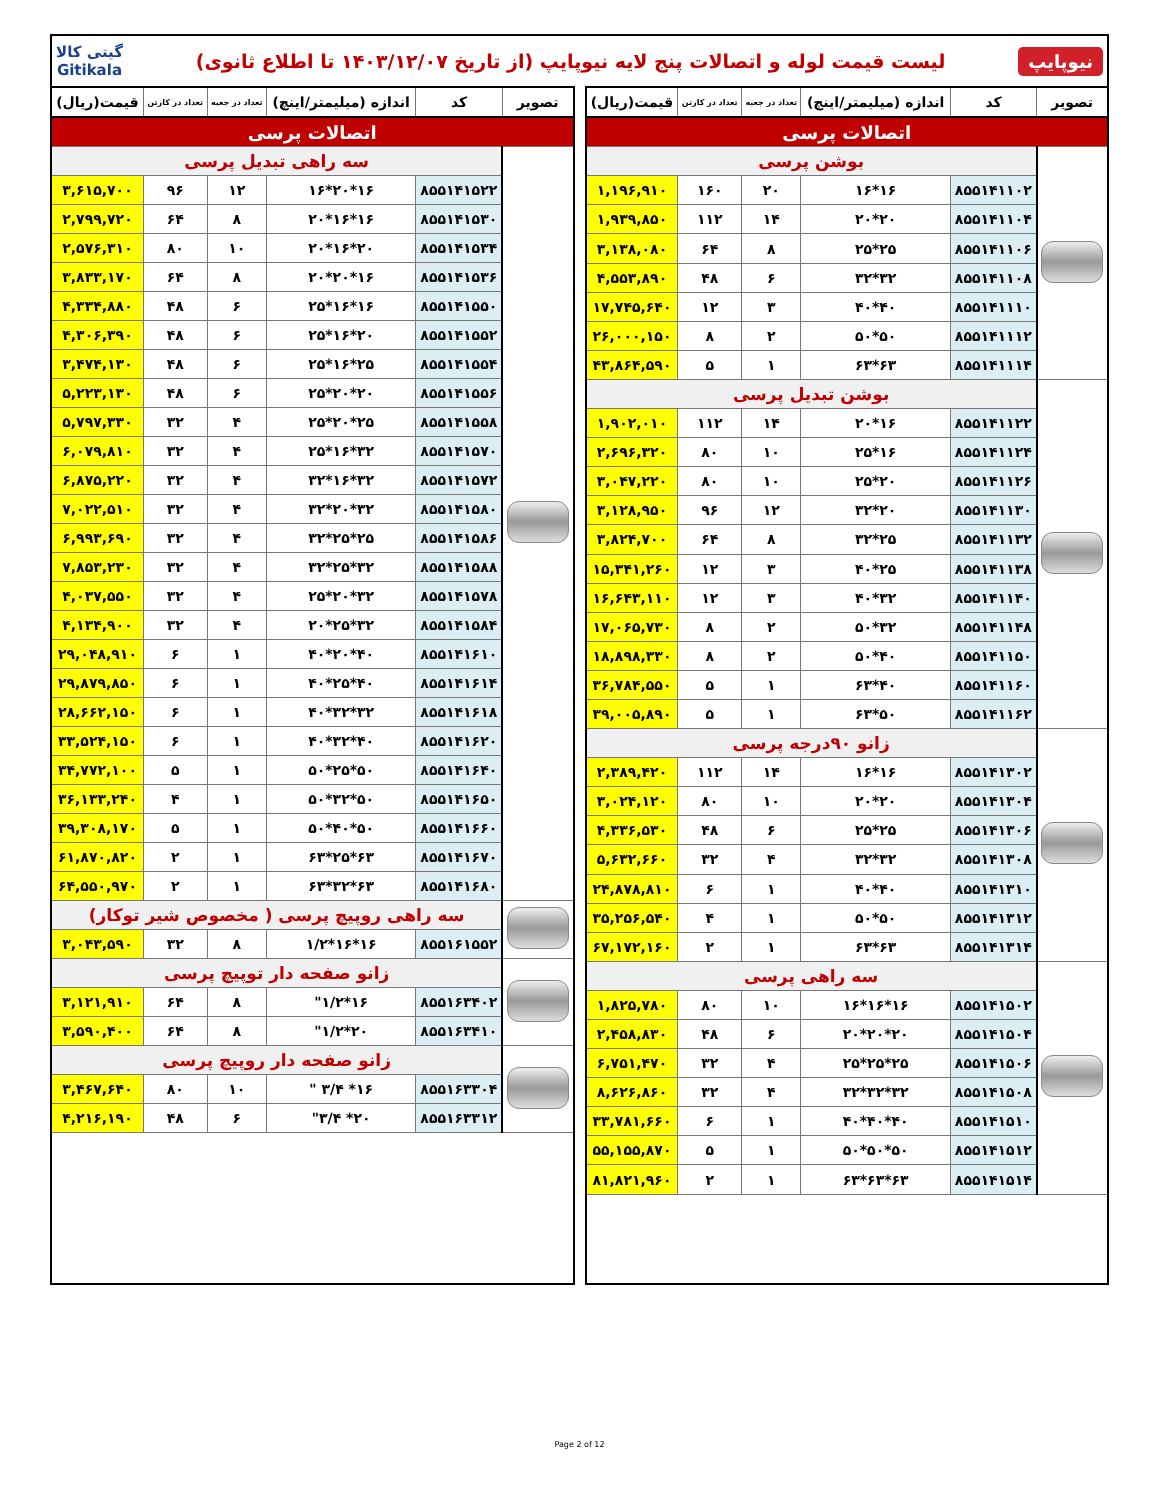نیوپایپ لیست قیمت لوله و اتصالات پنج لایه نیوپایپ (از تاریخ ۱۴۰۳/۱۲/۰۷ تا اطلاع ثانوی) گیتی کالا
Gitikala
| تصویر | کد | اندازه (میلیمتر/اینچ) | تعداد در جعبه | تعداد در کارتن | قیمت(ریال) |
| --- | --- | --- | --- | --- | --- |
| اتصالات پرسی | | | | | |
| | بوشن پرسی | | | | |
| | ۸۵۵۱۴۱۱۰۲ | ۱۶*۱۶ | ۲۰ | ۱۶۰ | ۱,۱۹۶,۹۱۰ |
| | ۸۵۵۱۴۱۱۰۴ | ۲۰*۲۰ | ۱۴ | ۱۱۲ | ۱,۹۳۹,۸۵۰ |
| | ۸۵۵۱۴۱۱۰۶ | ۲۵*۲۵ | ۸ | ۶۴ | ۳,۱۳۸,۰۸۰ |
| | ۸۵۵۱۴۱۱۰۸ | ۳۲*۳۲ | ۶ | ۴۸ | ۴,۵۵۳,۸۹۰ |
| | ۸۵۵۱۴۱۱۱۰ | ۴۰*۴۰ | ۳ | ۱۲ | ۱۷,۷۴۵,۶۴۰ |
| | ۸۵۵۱۴۱۱۱۲ | ۵۰*۵۰ | ۲ | ۸ | ۲۶,۰۰۰,۱۵۰ |
| | ۸۵۵۱۴۱۱۱۴ | ۶۳*۶۳ | ۱ | ۵ | ۴۳,۸۶۴,۵۹۰ |
| | بوشن تبدیل پرسی | | | | |
| | ۸۵۵۱۴۱۱۲۲ | ۱۶*۲۰ | ۱۴ | ۱۱۲ | ۱,۹۰۲,۰۱۰ |
| | ۸۵۵۱۴۱۱۲۴ | ۱۶*۲۵ | ۱۰ | ۸۰ | ۲,۶۹۶,۳۲۰ |
| | ۸۵۵۱۴۱۱۲۶ | ۲۰*۲۵ | ۱۰ | ۸۰ | ۳,۰۴۷,۲۲۰ |
| | ۸۵۵۱۴۱۱۳۰ | ۲۰*۳۲ | ۱۲ | ۹۶ | ۳,۱۲۸,۹۵۰ |
| | ۸۵۵۱۴۱۱۳۲ | ۲۵*۳۲ | ۸ | ۶۴ | ۳,۸۲۴,۷۰۰ |
| | ۸۵۵۱۴۱۱۳۸ | ۲۵*۴۰ | ۳ | ۱۲ | ۱۵,۳۴۱,۲۶۰ |
| | ۸۵۵۱۴۱۱۴۰ | ۳۲*۴۰ | ۳ | ۱۲ | ۱۶,۶۴۳,۱۱۰ |
| | ۸۵۵۱۴۱۱۴۸ | ۳۲*۵۰ | ۲ | ۸ | ۱۷,۰۶۵,۷۳۰ |
| | ۸۵۵۱۴۱۱۵۰ | ۴۰*۵۰ | ۲ | ۸ | ۱۸,۸۹۸,۳۳۰ |
| | ۸۵۵۱۴۱۱۶۰ | ۴۰*۶۳ | ۱ | ۵ | ۳۶,۷۸۴,۵۵۰ |
| | ۸۵۵۱۴۱۱۶۲ | ۵۰*۶۳ | ۱ | ۵ | ۳۹,۰۰۵,۸۹۰ |
| | زانو ۹۰درجه پرسی | | | | |
| | ۸۵۵۱۴۱۳۰۲ | ۱۶*۱۶ | ۱۴ | ۱۱۲ | ۲,۳۸۹,۴۲۰ |
| | ۸۵۵۱۴۱۳۰۴ | ۲۰*۲۰ | ۱۰ | ۸۰ | ۳,۰۲۴,۱۲۰ |
| | ۸۵۵۱۴۱۳۰۶ | ۲۵*۲۵ | ۶ | ۴۸ | ۴,۳۳۶,۵۳۰ |
| | ۸۵۵۱۴۱۳۰۸ | ۳۲*۳۲ | ۴ | ۳۲ | ۵,۶۳۲,۶۶۰ |
| | ۸۵۵۱۴۱۳۱۰ | ۴۰*۴۰ | ۱ | ۶ | ۲۴,۸۷۸,۸۱۰ |
| | ۸۵۵۱۴۱۳۱۲ | ۵۰*۵۰ | ۱ | ۴ | ۳۵,۲۵۶,۵۴۰ |
| | ۸۵۵۱۴۱۳۱۴ | ۶۳*۶۳ | ۱ | ۲ | ۶۷,۱۷۲,۱۶۰ |
| | سه راهی پرسی | | | | |
| | ۸۵۵۱۴۱۵۰۲ | ۱۶*۱۶*۱۶ | ۱۰ | ۸۰ | ۱,۸۲۵,۷۸۰ |
| | ۸۵۵۱۴۱۵۰۴ | ۲۰*۲۰*۲۰ | ۶ | ۴۸ | ۲,۴۵۸,۸۳۰ |
| | ۸۵۵۱۴۱۵۰۶ | ۲۵*۲۵*۲۵ | ۴ | ۳۲ | ۶,۷۵۱,۴۷۰ |
| | ۸۵۵۱۴۱۵۰۸ | ۳۲*۳۲*۳۲ | ۴ | ۳۲ | ۸,۶۲۶,۸۶۰ |
| | ۸۵۵۱۴۱۵۱۰ | ۴۰*۴۰*۴۰ | ۱ | ۶ | ۳۳,۷۸۱,۶۶۰ |
| | ۸۵۵۱۴۱۵۱۲ | ۵۰*۵۰*۵۰ | ۱ | ۵ | ۵۵,۱۵۵,۸۷۰ |
| | ۸۵۵۱۴۱۵۱۴ | ۶۳*۶۳*۶۳ | ۱ | ۲ | ۸۱,۸۲۱,۹۶۰ |
| تصویر | کد | اندازه (میلیمتر/اینچ) | تعداد در جعبه | تعداد در کارتن | قیمت(ریال) |
| --- | --- | --- | --- | --- | --- |
| اتصالات پرسی | | | | | |
| | سه راهی تبدیل پرسی | | | | |
| | ۸۵۵۱۴۱۵۲۲ | ۱۶*۲۰*۱۶ | ۱۲ | ۹۶ | ۳,۶۱۵,۷۰۰ |
| | ۸۵۵۱۴۱۵۳۰ | ۱۶*۱۶*۲۰ | ۸ | ۶۴ | ۲,۷۹۹,۷۲۰ |
| | ۸۵۵۱۴۱۵۳۴ | ۲۰*۱۶*۲۰ | ۱۰ | ۸۰ | ۲,۵۷۶,۳۱۰ |
| | ۸۵۵۱۴۱۵۳۶ | ۱۶*۲۰*۲۰ | ۸ | ۶۴ | ۳,۸۳۳,۱۷۰ |
| | ۸۵۵۱۴۱۵۵۰ | ۱۶*۱۶*۲۵ | ۶ | ۴۸ | ۴,۳۳۴,۸۸۰ |
| | ۸۵۵۱۴۱۵۵۲ | ۲۰*۱۶*۲۵ | ۶ | ۴۸ | ۴,۳۰۶,۳۹۰ |
| | ۸۵۵۱۴۱۵۵۴ | ۲۵*۱۶*۲۵ | ۶ | ۴۸ | ۳,۴۷۴,۱۳۰ |
| | ۸۵۵۱۴۱۵۵۶ | ۲۰*۲۰*۲۵ | ۶ | ۴۸ | ۵,۲۲۳,۱۳۰ |
| | ۸۵۵۱۴۱۵۵۸ | ۲۵*۲۰*۲۵ | ۴ | ۳۲ | ۵,۷۹۷,۳۳۰ |
| | ۸۵۵۱۴۱۵۷۰ | ۳۲*۱۶*۲۵ | ۴ | ۳۲ | ۶,۰۷۹,۸۱۰ |
| | ۸۵۵۱۴۱۵۷۲ | ۳۲*۱۶*۳۲ | ۴ | ۳۲ | ۶,۸۷۵,۲۲۰ |
| | ۸۵۵۱۴۱۵۸۰ | ۳۲*۲۰*۳۲ | ۴ | ۳۲ | ۷,۰۲۲,۵۱۰ |
| | ۸۵۵۱۴۱۵۸۶ | ۲۵*۲۵*۳۲ | ۴ | ۳۲ | ۶,۹۹۳,۶۹۰ |
| | ۸۵۵۱۴۱۵۸۸ | ۳۲*۲۵*۳۲ | ۴ | ۳۲ | ۷,۸۵۳,۲۳۰ |
| | ۸۵۵۱۴۱۵۷۸ | ۳۲*۲۰*۲۵ | ۴ | ۳۲ | ۴,۰۳۷,۵۵۰ |
| | ۸۵۵۱۴۱۵۸۴ | ۳۲*۲۵*۲۰ | ۴ | ۳۲ | ۴,۱۳۴,۹۰۰ |
| | ۸۵۵۱۴۱۶۱۰ | ۴۰*۲۰*۴۰ | ۱ | ۶ | ۲۹,۰۴۸,۹۱۰ |
| | ۸۵۵۱۴۱۶۱۴ | ۴۰*۲۵*۴۰ | ۱ | ۶ | ۲۹,۸۷۹,۸۵۰ |
| | ۸۵۵۱۴۱۶۱۸ | ۳۲*۳۲*۴۰ | ۱ | ۶ | ۲۸,۶۶۲,۱۵۰ |
| | ۸۵۵۱۴۱۶۲۰ | ۴۰*۳۲*۴۰ | ۱ | ۶ | ۳۳,۵۲۴,۱۵۰ |
| | ۸۵۵۱۴۱۶۴۰ | ۵۰*۲۵*۵۰ | ۱ | ۵ | ۳۴,۷۷۲,۱۰۰ |
| | ۸۵۵۱۴۱۶۵۰ | ۵۰*۳۲*۵۰ | ۱ | ۴ | ۳۶,۱۳۳,۲۴۰ |
| | ۸۵۵۱۴۱۶۶۰ | ۵۰*۴۰*۵۰ | ۱ | ۵ | ۳۹,۳۰۸,۱۷۰ |
| | ۸۵۵۱۴۱۶۷۰ | ۶۳*۲۵*۶۳ | ۱ | ۲ | ۶۱,۸۷۰,۸۲۰ |
| | ۸۵۵۱۴۱۶۸۰ | ۶۳*۳۲*۶۳ | ۱ | ۲ | ۶۴,۵۵۰,۹۷۰ |
| | سه راهی روپیچ پرسی ( مخصوص شیر توکار) | | | | |
| | ۸۵۵۱۶۱۵۵۲ | ۱۶*۱۶*۱/۲ | ۸ | ۳۲ | ۳,۰۴۳,۵۹۰ |
| | زانو صفحه دار توپیچ پرسی | | | | |
| | ۸۵۵۱۶۳۴۰۲ | ۱۶*۱/۲" | ۸ | ۶۴ | ۳,۱۲۱,۹۱۰ |
| | ۸۵۵۱۶۳۴۱۰ | ۲۰*۱/۲" | ۸ | ۶۴ | ۳,۵۹۰,۴۰۰ |
| | زانو صفحه دار روپیچ پرسی | | | | |
| | ۸۵۵۱۶۳۳۰۴ | ۱۶* ۳/۴ " | ۱۰ | ۸۰ | ۳,۴۶۷,۶۴۰ |
| | ۸۵۵۱۶۳۳۱۲ | ۲۰* ۳/۴" | ۶ | ۴۸ | ۴,۲۱۶,۱۹۰ |
Page 2 of 12